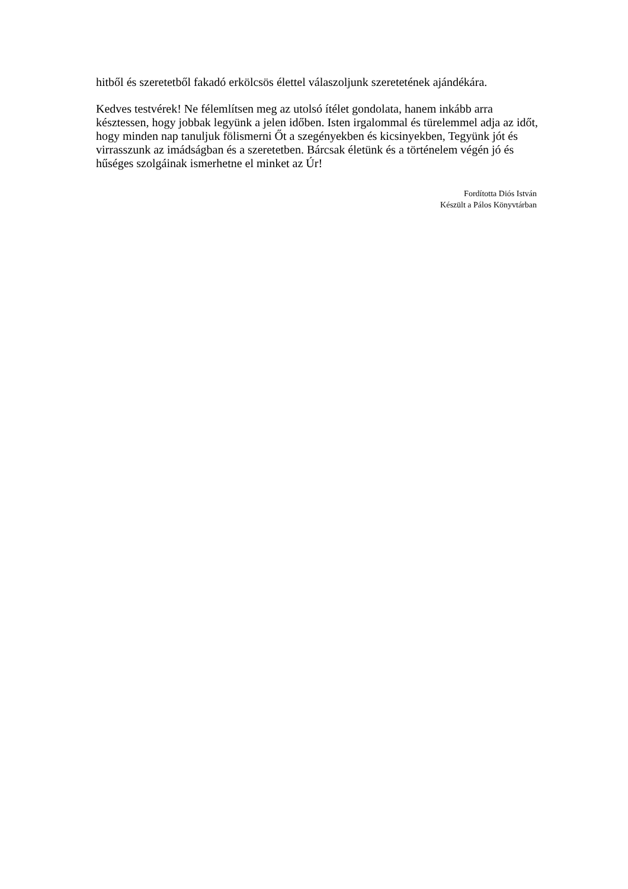hitből és szeretetből fakadó erkölcsös élettel válaszoljunk szeretetének ajándékára.
Kedves testvérek! Ne félemlítsen meg az utolsó ítélet gondolata, hanem inkább arra késztessen, hogy jobbak legyünk a jelen időben. Isten irgalommal és türelemmel adja az időt, hogy minden nap tanuljuk fölismerni Őt a szegényekben és kicsinyekben, Tegyünk jót és virrasszunk az imádságban és a szeretetben. Bárcsak életünk és a történelem végén jó és hűséges szolgáinak ismerhetne el minket az Úr!
Fordította Diós István
Készült a Pálos Könyvtárban